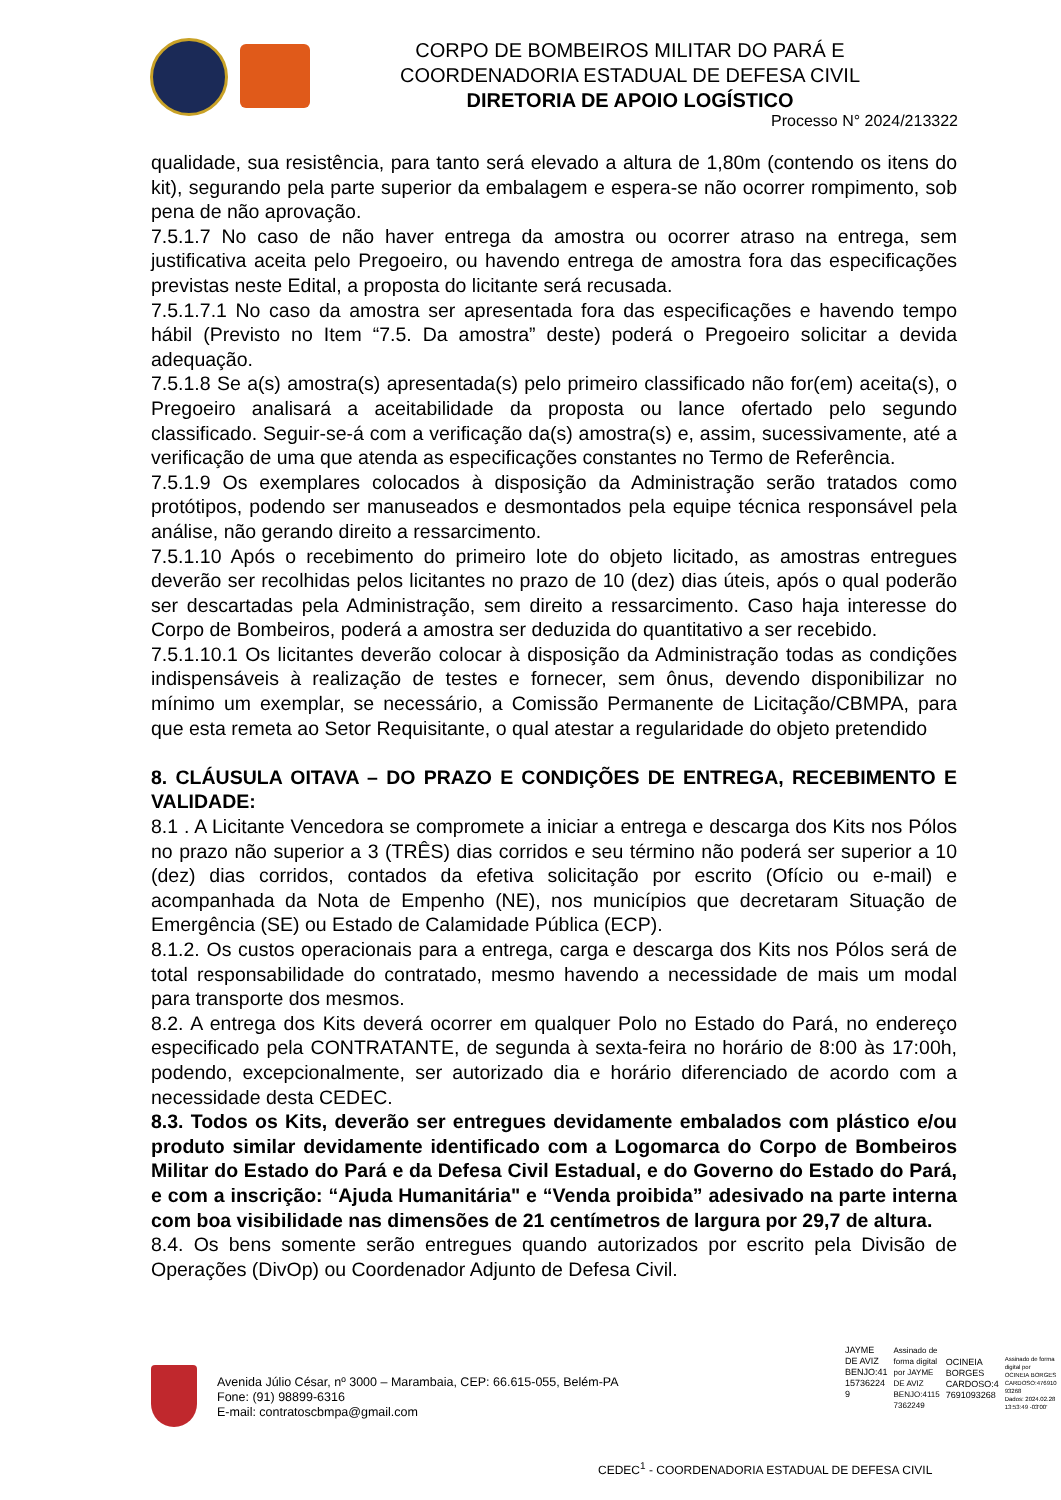CORPO DE BOMBEIROS MILITAR DO PARÁ E
COORDENADORIA ESTADUAL DE DEFESA CIVIL
DIRETORIA DE APOIO LOGÍSTICO
Processo N° 2024/213322
qualidade, sua resistência, para tanto será elevado a altura de 1,80m (contendo os itens do kit), segurando pela parte superior da embalagem e espera-se não ocorrer rompimento, sob pena de não aprovação.
7.5.1.7 No caso de não haver entrega da amostra ou ocorrer atraso na entrega, sem justificativa aceita pelo Pregoeiro, ou havendo entrega de amostra fora das especificações previstas neste Edital, a proposta do licitante será recusada.
7.5.1.7.1 No caso da amostra ser apresentada fora das especificações e havendo tempo hábil (Previsto no Item “7.5. Da amostra” deste) poderá o Pregoeiro solicitar a devida adequação.
7.5.1.8 Se a(s) amostra(s) apresentada(s) pelo primeiro classificado não for(em) aceita(s), o Pregoeiro analisará a aceitabilidade da proposta ou lance ofertado pelo segundo classificado. Seguir-se-á com a verificação da(s) amostra(s) e, assim, sucessivamente, até a verificação de uma que atenda as especificações constantes no Termo de Referência.
7.5.1.9 Os exemplares colocados à disposição da Administração serão tratados como protótipos, podendo ser manuseados e desmontados pela equipe técnica responsável pela análise, não gerando direito a ressarcimento.
7.5.1.10 Após o recebimento do primeiro lote do objeto licitado, as amostras entregues deverão ser recolhidas pelos licitantes no prazo de 10 (dez) dias úteis, após o qual poderão ser descartadas pela Administração, sem direito a ressarcimento. Caso haja interesse do Corpo de Bombeiros, poderá a amostra ser deduzida do quantitativo a ser recebido.
7.5.1.10.1 Os licitantes deverão colocar à disposição da Administração todas as condições indispensáveis à realização de testes e fornecer, sem ônus, devendo disponibilizar no mínimo um exemplar, se necessário, a Comissão Permanente de Licitação/CBMPA, para que esta remeta ao Setor Requisitante, o qual atestar a regularidade do objeto pretendido
8. CLÁUSULA OITAVA – DO PRAZO E CONDIÇÕES DE ENTREGA, RECEBIMENTO E VALIDADE:
8.1 . A Licitante Vencedora se compromete a iniciar a entrega e descarga dos Kits nos Pólos no prazo não superior a 3 (TRÊS) dias corridos e seu término não poderá ser superior a 10 (dez) dias corridos, contados da efetiva solicitação por escrito (Ofício ou e-mail) e acompanhada da Nota de Empenho (NE), nos municípios que decretaram Situação de Emergência (SE) ou Estado de Calamidade Pública (ECP).
8.1.2. Os custos operacionais para a entrega, carga e descarga dos Kits nos Pólos será de total responsabilidade do contratado, mesmo havendo a necessidade de mais um modal para transporte dos mesmos.
8.2. A entrega dos Kits deverá ocorrer em qualquer Polo no Estado do Pará, no endereço especificado pela CONTRATANTE, de segunda à sexta-feira no horário de 8:00 às 17:00h, podendo, excepcionalmente, ser autorizado dia e horário diferenciado de acordo com a necessidade desta CEDEC.
8.3. Todos os Kits, deverão ser entregues devidamente embalados com plástico e/ou produto similar devidamente identificado com a Logomarca do Corpo de Bombeiros Militar do Estado do Pará e da Defesa Civil Estadual, e do Governo do Estado do Pará, e com a inscrição: “Ajuda Humanitária" e “Venda proibida” adesivado na parte interna com boa visibilidade nas dimensões de 21 centímetros de largura por 29,7 de altura.
8.4. Os bens somente serão entregues quando autorizados por escrito pela Divisão de Operações (DivOp) ou Coordenador Adjunto de Defesa Civil.
JAYME
DE AVIZ
BENJO:41
15736224
9
Assinado de
forma digital
por JAYME
DE AVIZ
BENJO:4115
7362249
OCINEIA
BORGES
CARDOSO:4
7691093268
Assinado de forma
digital por
OCINEIA BORGES
CARDOSO:476910
93268
Dados: 2024.02.28
13:53:49 -03'00'
Avenida Júlio César, nº 3000 – Marambaia, CEP: 66.615-055, Belém-PA
Fone: (91) 98899-6316
E-mail: contratoscbmpa@gmail.com
CEDEC<sup>1</sup> - COORDENADORIA ESTADUAL DE DEFESA CIVIL